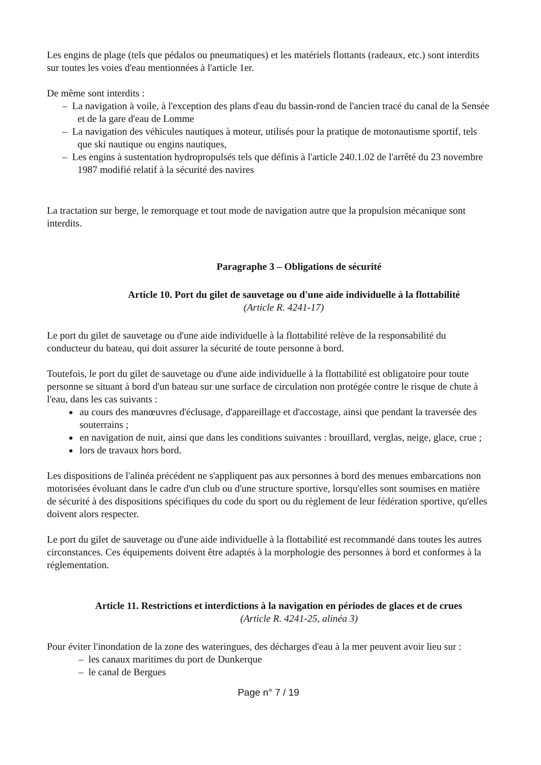Les engins de plage (tels que pédalos ou pneumatiques) et les matériels flottants (radeaux, etc.) sont interdits sur toutes les voies d'eau mentionnées à l'article 1er.
De même sont interdits :
– La navigation à voile, à l'exception des plans d'eau du bassin-rond de l'ancien tracé du canal de la Sensée et de la gare d'eau de Lomme
– La navigation des véhicules nautiques à moteur, utilisés pour la pratique de motonautisme sportif, tels que ski nautique ou engins nautiques,
– Les engins à sustentation hydropropulsés tels que définis à l'article 240.1.02 de l'arrêté du 23 novembre 1987 modifié relatif à la sécurité des navires
La tractation sur berge, le remorquage et tout mode de navigation autre que la propulsion mécanique sont interdits.
Paragraphe 3 – Obligations de sécurité
Article 10. Port du gilet de sauvetage ou d'une aide individuelle à la flottabilité
(Article R. 4241-17)
Le port du gilet de sauvetage ou d'une aide individuelle à la flottabilité relève de la responsabilité du conducteur du bateau, qui doit assurer la sécurité de toute personne à bord.
Toutefois, le port du gilet de sauvetage ou d'une aide individuelle à la flottabilité est obligatoire pour toute personne se situant à bord d'un bateau sur une surface de circulation non protégée contre le risque de chute à l'eau, dans les cas suivants :
au cours des manœuvres d'éclusage, d'appareillage et d'accostage, ainsi que pendant la traversée des souterrains ;
en navigation de nuit, ainsi que dans les conditions suivantes : brouillard, verglas, neige, glace, crue ;
lors de travaux hors bord.
Les dispositions de l'alinéa précédent ne s'appliquent pas aux personnes à bord des menues embarcations non motorisées évoluant dans le cadre d'un club ou d'une structure sportive, lorsqu'elles sont soumises en matière de sécurité à des dispositions spécifiques du code du sport ou du règlement de leur fédération sportive, qu'elles doivent alors respecter.
Le port du gilet de sauvetage ou d'une aide individuelle à la flottabilité est recommandé dans toutes les autres circonstances. Ces équipements doivent être adaptés à la morphologie des personnes à bord et conformes à la réglementation.
Article 11. Restrictions et interdictions à la navigation en périodes de glaces et de crues
(Article R. 4241-25, alinéa 3)
Pour éviter l'inondation de la zone des wateringues, des décharges d'eau à la mer peuvent avoir lieu sur :
– les canaux maritimes du port de Dunkerque
– le canal de Bergues
Page n° 7 / 19